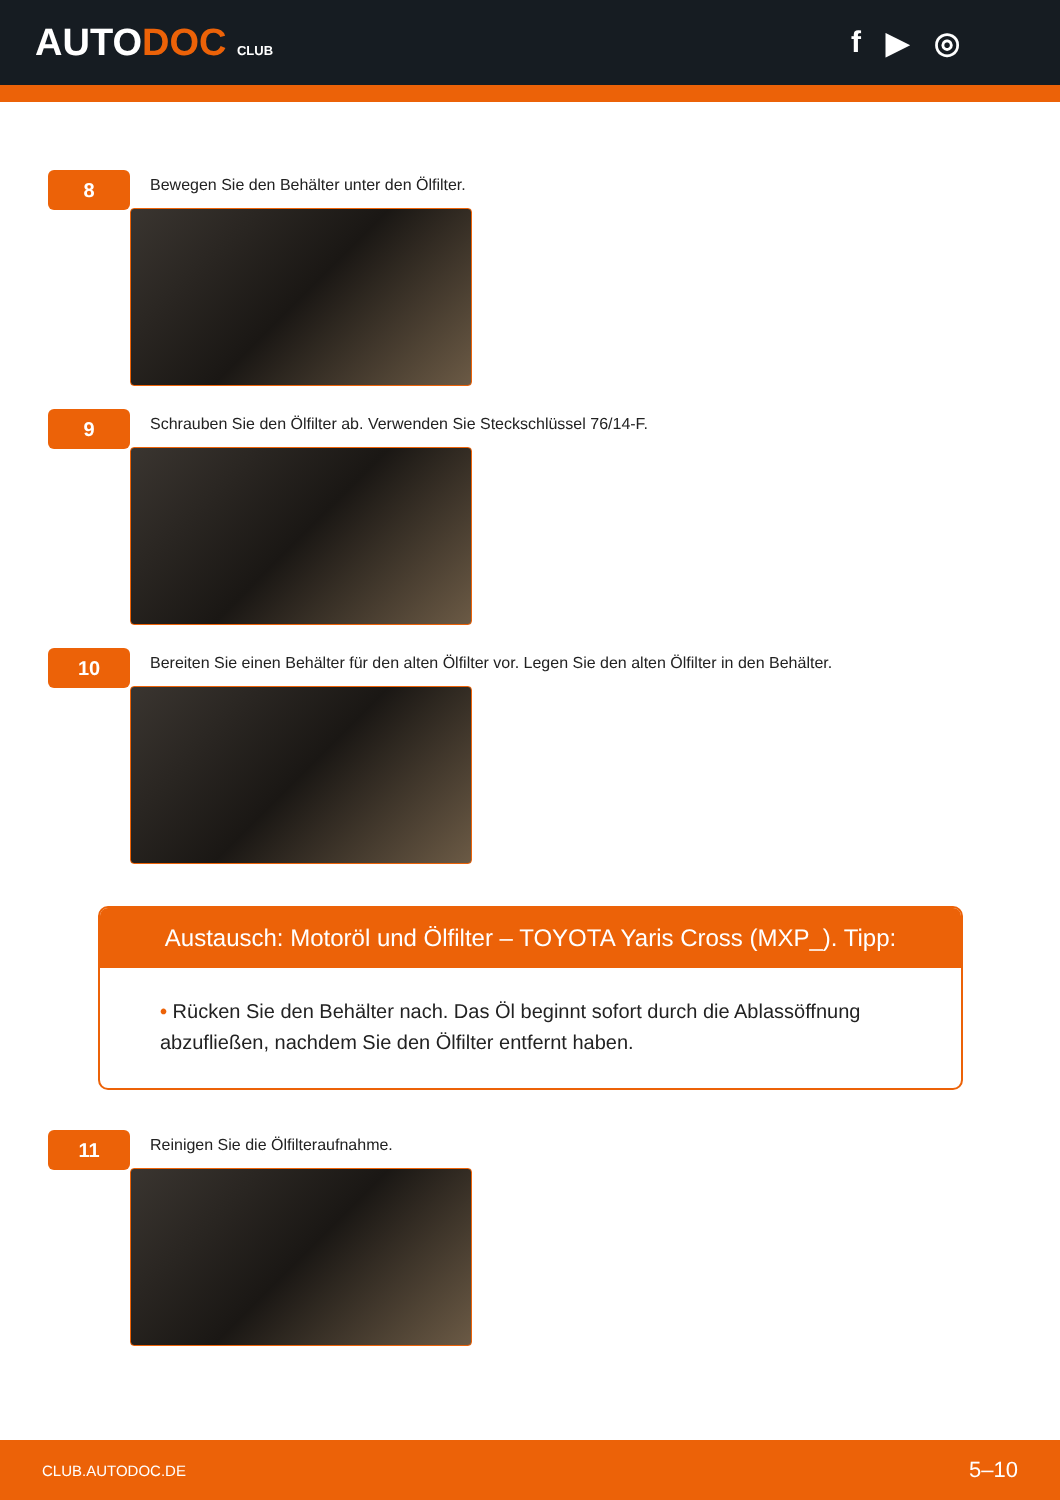AUTODOC CLUB
f ▶ ◎
8
Bewegen Sie den Behälter unter den Ölfilter.
9
Schrauben Sie den Ölfilter ab. Verwenden Sie Steckschlüssel 76/14-F.
10
Bereiten Sie einen Behälter für den alten Ölfilter vor. Legen Sie den alten Ölfilter in den Behälter.
Austausch: Motoröl und Ölfilter – TOYOTA Yaris Cross (MXP_). Tipp:
• Rücken Sie den Behälter nach. Das Öl beginnt sofort durch die Ablassöffnung abzufließen, nachdem Sie den Ölfilter entfernt haben.
11
Reinigen Sie die Ölfilteraufnahme.
CLUB.AUTODOC.DE 5–10